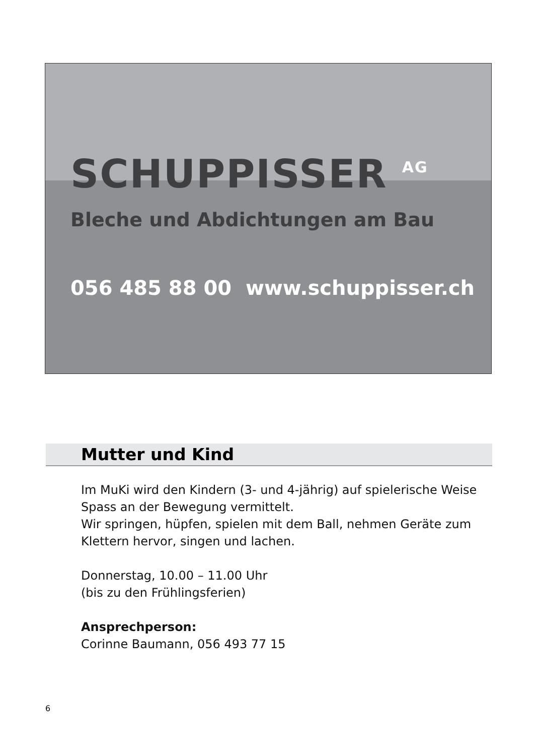SCHUPPISSER <sup>AG</sup>
Bleche und Abdichtungen am Bau
056 485 88 00 www.schuppisser.ch
Mutter und Kind
Im MuKi wird den Kindern (3- und 4-jährig) auf spielerische Weise Spass an der Bewegung vermittelt.
Wir springen, hüpfen, spielen mit dem Ball, nehmen Geräte zum Klettern hervor, singen und lachen.
Donnerstag, 10.00 – 11.00 Uhr
(bis zu den Frühlingsferien)
Ansprechperson:
Corinne Baumann, 056 493 77 15
6